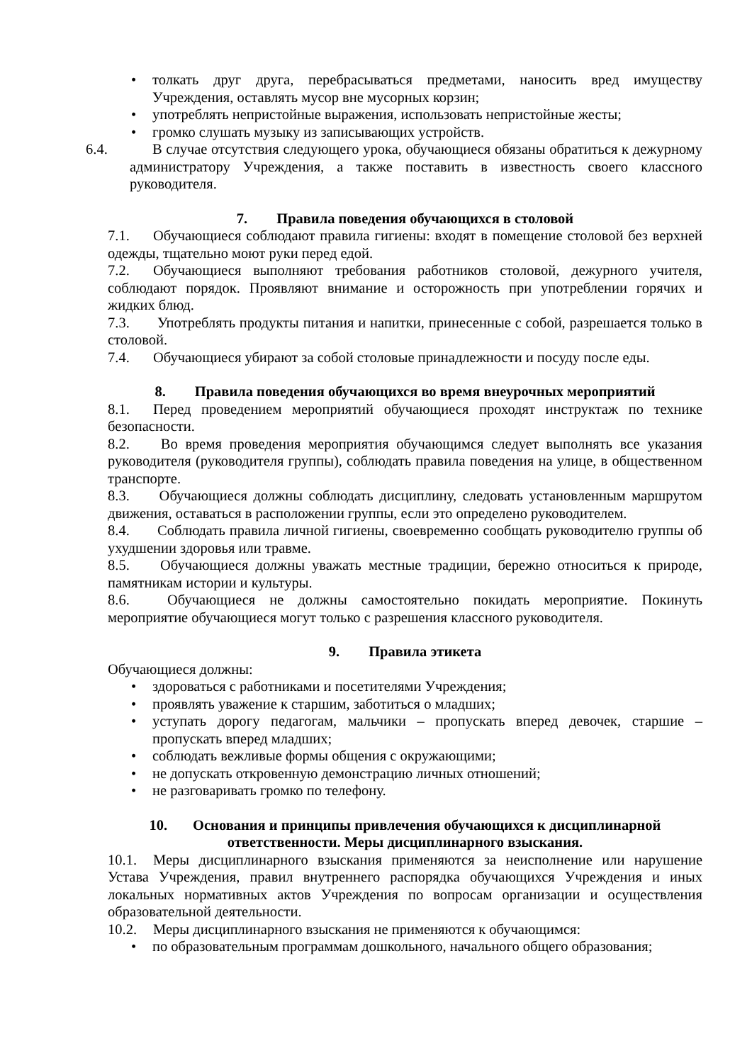• толкать друг друга, перебрасываться предметами, наносить вред имуществу Учреждения, оставлять мусор вне мусорных корзин;
• употреблять непристойные выражения, использовать непристойные жесты;
• громко слушать музыку из записывающих устройств.
6.4. В случае отсутствия следующего урока, обучающиеся обязаны обратиться к дежурному администратору Учреждения, а также поставить в известность своего классного руководителя.
7. Правила поведения обучающихся в столовой
7.1. Обучающиеся соблюдают правила гигиены: входят в помещение столовой без верхней одежды, тщательно моют руки перед едой.
7.2. Обучающиеся выполняют требования работников столовой, дежурного учителя, соблюдают порядок. Проявляют внимание и осторожность при употреблении горячих и жидких блюд.
7.3. Употреблять продукты питания и напитки, принесенные с собой, разрешается только в столовой.
7.4. Обучающиеся убирают за собой столовые принадлежности и посуду после еды.
8. Правила поведения обучающихся во время внеурочных мероприятий
8.1. Перед проведением мероприятий обучающиеся проходят инструктаж по технике безопасности.
8.2. Во время проведения мероприятия обучающимся следует выполнять все указания руководителя (руководителя группы), соблюдать правила поведения на улице, в общественном транспорте.
8.3. Обучающиеся должны соблюдать дисциплину, следовать установленным маршрутом движения, оставаться в расположении группы, если это определено руководителем.
8.4. Соблюдать правила личной гигиены, своевременно сообщать руководителю группы об ухудшении здоровья или травме.
8.5. Обучающиеся должны уважать местные традиции, бережно относиться к природе, памятникам истории и культуры.
8.6. Обучающиеся не должны самостоятельно покидать мероприятие. Покинуть мероприятие обучающиеся могут только с разрешения классного руководителя.
9. Правила этикета
Обучающиеся должны:
• здороваться с работниками и посетителями Учреждения;
• проявлять уважение к старшим, заботиться о младших;
• уступать дорогу педагогам, мальчики – пропускать вперед девочек, старшие – пропускать вперед младших;
• соблюдать вежливые формы общения с окружающими;
• не допускать откровенную демонстрацию личных отношений;
• не разговаривать громко по телефону.
10. Основания и принципы привлечения обучающихся к дисциплинарной
ответственности. Меры дисциплинарного взыскания.
10.1. Меры дисциплинарного взыскания применяются за неисполнение или нарушение Устава Учреждения, правил внутреннего распорядка обучающихся Учреждения и иных локальных нормативных актов Учреждения по вопросам организации и осуществления образовательной деятельности.
10.2. Меры дисциплинарного взыскания не применяются к обучающимся:
• по образовательным программам дошкольного, начального общего образования;